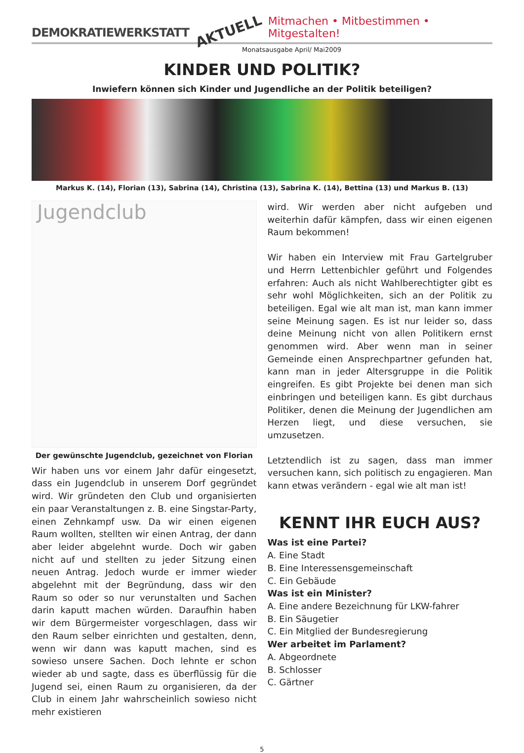DEMOKRATIEWERKSTATT AKTUELL Mitmachen • Mitbestimmen • Mitgestalten!
Monatsausgabe April/ Mai2009
KINDER UND POLITIK?
Inwiefern können sich Kinder und Jugendliche an der Politik beteiligen?
Markus K. (14), Florian (13), Sabrina (14), Christina (13), Sabrina K. (14), Bettina (13) und Markus B. (13)
Jugendclub
Der gewünschte Jugendclub, gezeichnet von Florian
Wir haben uns vor einem Jahr dafür eingesetzt, dass ein Jugendclub in unserem Dorf gegründet wird. Wir gründeten den Club und organisierten ein paar Veranstaltungen z. B. eine Singstar-Party, einen Zehnkampf usw. Da wir einen eigenen Raum wollten, stellten wir einen Antrag, der dann aber leider abgelehnt wurde. Doch wir gaben nicht auf und stellten zu jeder Sitzung einen neuen Antrag. Jedoch wurde er immer wieder abgelehnt mit der Begründung, dass wir den Raum so oder so nur verunstalten und Sachen darin kaputt machen würden. Daraufhin haben wir dem Bürgermeister vorgeschlagen, dass wir den Raum selber einrichten und gestalten, denn, wenn wir dann was kaputt machen, sind es sowieso unsere Sachen. Doch lehnte er schon wieder ab und sagte, dass es überflüssig für die Jugend sei, einen Raum zu organisieren, da der Club in einem Jahr wahrscheinlich sowieso nicht mehr existieren
wird. Wir werden aber nicht aufgeben und weiterhin dafür kämpfen, dass wir einen eigenen Raum bekommen!
Wir haben ein Interview mit Frau Gartelgruber und Herrn Lettenbichler geführt und Folgendes erfahren: Auch als nicht Wahlberechtigter gibt es sehr wohl Möglichkeiten, sich an der Politik zu beteiligen. Egal wie alt man ist, man kann immer seine Meinung sagen. Es ist nur leider so, dass deine Meinung nicht von allen Politikern ernst genommen wird. Aber wenn man in seiner Gemeinde einen Ansprechpartner gefunden hat, kann man in jeder Altersgruppe in die Politik eingreifen. Es gibt Projekte bei denen man sich einbringen und beteiligen kann. Es gibt durchaus Politiker, denen die Meinung der Jugendlichen am Herzen liegt, und diese versuchen, sie umzusetzen.
Letztendlich ist zu sagen, dass man immer versuchen kann, sich politisch zu engagieren. Man kann etwas verändern - egal wie alt man ist!
KENNT IHR EUCH AUS?
Was ist eine Partei?
A. Eine Stadt
B. Eine Interessensgemeinschaft
C. Ein Gebäude
Was ist ein Minister?
A. Eine andere Bezeichnung für LKW-fahrer
B. Ein Säugetier
C. Ein Mitglied der Bundesregierung
Wer arbeitet im Parlament?
A. Abgeordnete
B. Schlosser
C. Gärtner
5